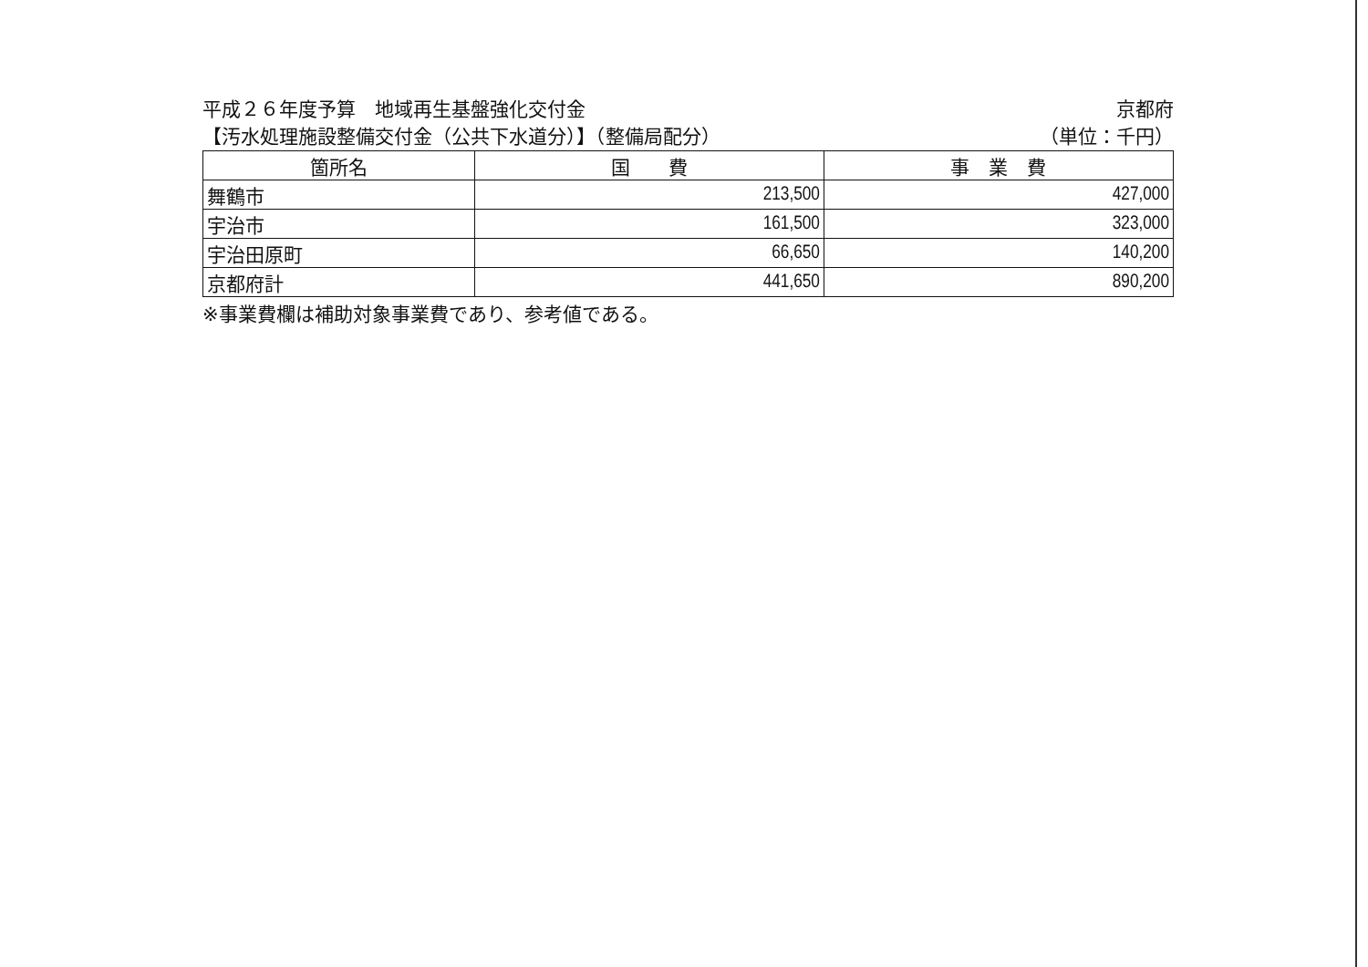平成２６年度予算　地域再生基盤強化交付金 京都府
【汚水処理施設整備交付金（公共下水道分）】（整備局配分） （単位：千円）
| 箇所名 | 国 費 | 事 業 費 |
| --- | --- | --- |
| 舞鶴市 | 213,500 | 427,000 |
| 宇治市 | 161,500 | 323,000 |
| 宇治田原町 | 66,650 | 140,200 |
| 京都府計 | 441,650 | 890,200 |
※事業費欄は補助対象事業費であり、参考値である。